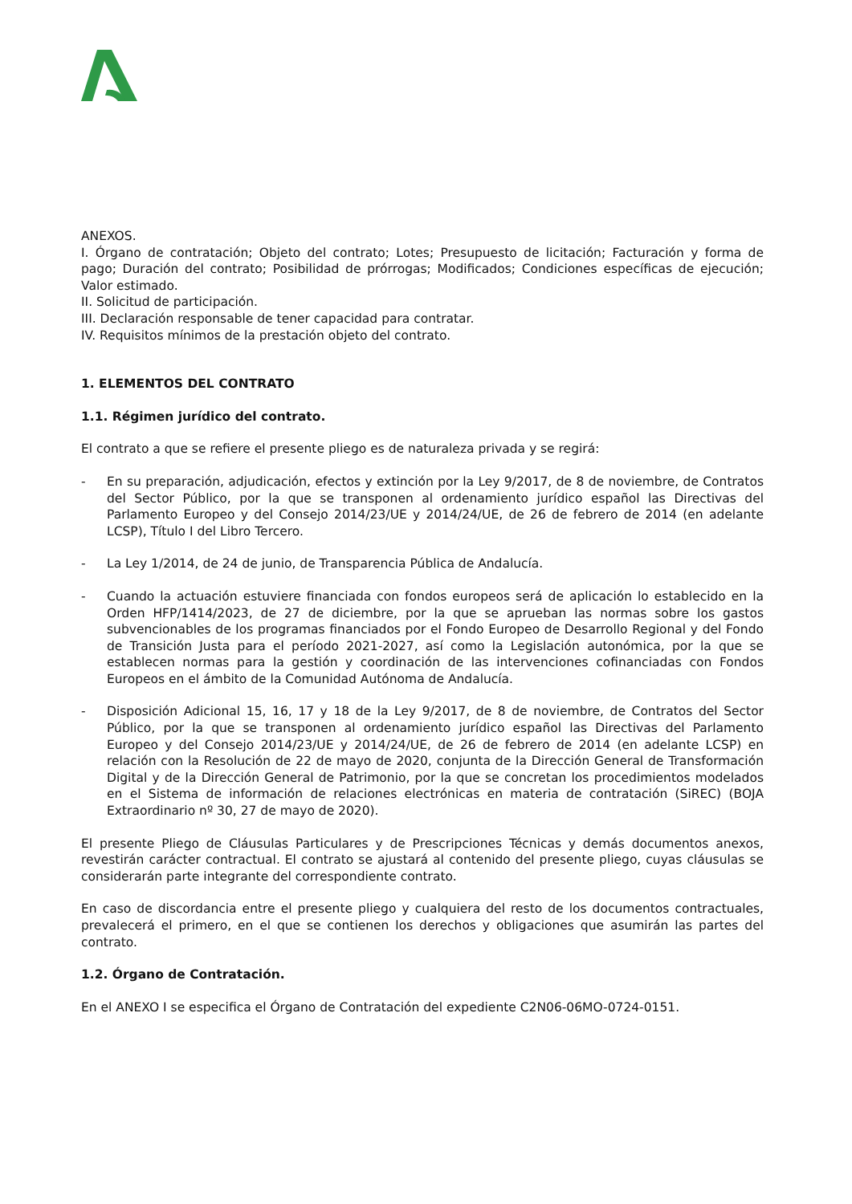ANEXOS.
I. Órgano de contratación; Objeto del contrato; Lotes; Presupuesto de licitación; Facturación y forma de pago; Duración del contrato; Posibilidad de prórrogas; Modificados; Condiciones específicas de ejecución; Valor estimado.
II. Solicitud de participación.
III. Declaración responsable de tener capacidad para contratar.
IV. Requisitos mínimos de la prestación objeto del contrato.
1. ELEMENTOS DEL CONTRATO
1.1. Régimen jurídico del contrato.
El contrato a que se refiere el presente pliego es de naturaleza privada y se regirá:
- En su preparación, adjudicación, efectos y extinción por la Ley 9/2017, de 8 de noviembre, de Contratos del Sector Público, por la que se transponen al ordenamiento jurídico español las Directivas del Parlamento Europeo y del Consejo 2014/23/UE y 2014/24/UE, de 26 de febrero de 2014 (en adelante LCSP), Título I del Libro Tercero.
- La Ley 1/2014, de 24 de junio, de Transparencia Pública de Andalucía.
- Cuando la actuación estuviere financiada con fondos europeos será de aplicación lo establecido en la Orden HFP/1414/2023, de 27 de diciembre, por la que se aprueban las normas sobre los gastos subvencionables de los programas financiados por el Fondo Europeo de Desarrollo Regional y del Fondo de Transición Justa para el período 2021-2027, así como la Legislación autonómica, por la que se establecen normas para la gestión y coordinación de las intervenciones cofinanciadas con Fondos Europeos en el ámbito de la Comunidad Autónoma de Andalucía.
- Disposición Adicional 15, 16, 17 y 18 de la Ley 9/2017, de 8 de noviembre, de Contratos del Sector Público, por la que se transponen al ordenamiento jurídico español las Directivas del Parlamento Europeo y del Consejo 2014/23/UE y 2014/24/UE, de 26 de febrero de 2014 (en adelante LCSP) en relación con la Resolución de 22 de mayo de 2020, conjunta de la Dirección General de Transformación Digital y de la Dirección General de Patrimonio, por la que se concretan los procedimientos modelados en el Sistema de información de relaciones electrónicas en materia de contratación (SiREC) (BOJA Extraordinario nº 30, 27 de mayo de 2020).
El presente Pliego de Cláusulas Particulares y de Prescripciones Técnicas y demás documentos anexos, revestirán carácter contractual. El contrato se ajustará al contenido del presente pliego, cuyas cláusulas se considerarán parte integrante del correspondiente contrato.
En caso de discordancia entre el presente pliego y cualquiera del resto de los documentos contractuales, prevalecerá el primero, en el que se contienen los derechos y obligaciones que asumirán las partes del contrato.
1.2. Órgano de Contratación.
En el ANEXO I se especifica el Órgano de Contratación del expediente C2N06-06MO-0724-0151.